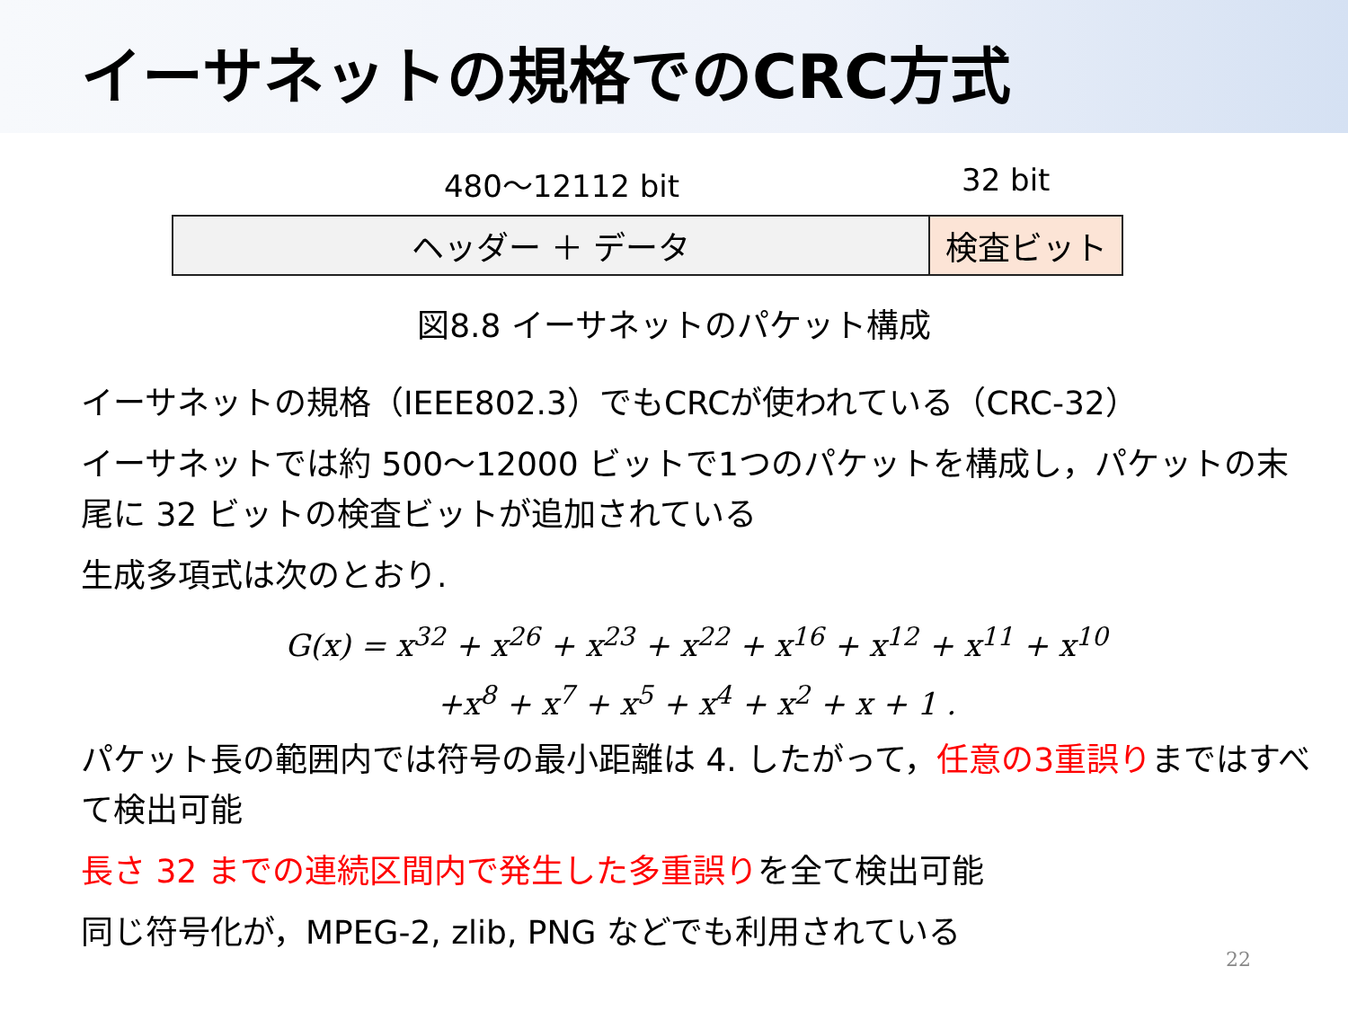イーサネットの規格でのCRC方式
480～12112 bit 32 bit
ヘッダー ＋ データ 検査ビット
図8.8 イーサネットのパケット構成
イーサネットの規格（IEEE802.3）でもCRCが使われている（CRC-32）
イーサネットでは約 500～12000 ビットで1つのパケットを構成し，パケットの末尾に 32 ビットの検査ビットが追加されている
生成多項式は次のとおり.
G(x) = x<sup>32</sup> + x<sup>26</sup> + x<sup>23</sup> + x<sup>22</sup> + x<sup>16</sup> + x<sup>12</sup> + x<sup>11</sup> + x<sup>10</sup>
+x<sup>8</sup> + x<sup>7</sup> + x<sup>5</sup> + x<sup>4</sup> + x<sup>2</sup> + x + 1 .
パケット長の範囲内では符号の最小距離は 4. したがって，任意の3重誤りまではすべて検出可能
長さ 32 までの連続区間内で発生した多重誤りを全て検出可能
同じ符号化が，MPEG-2, zlib, PNG などでも利用されている
22